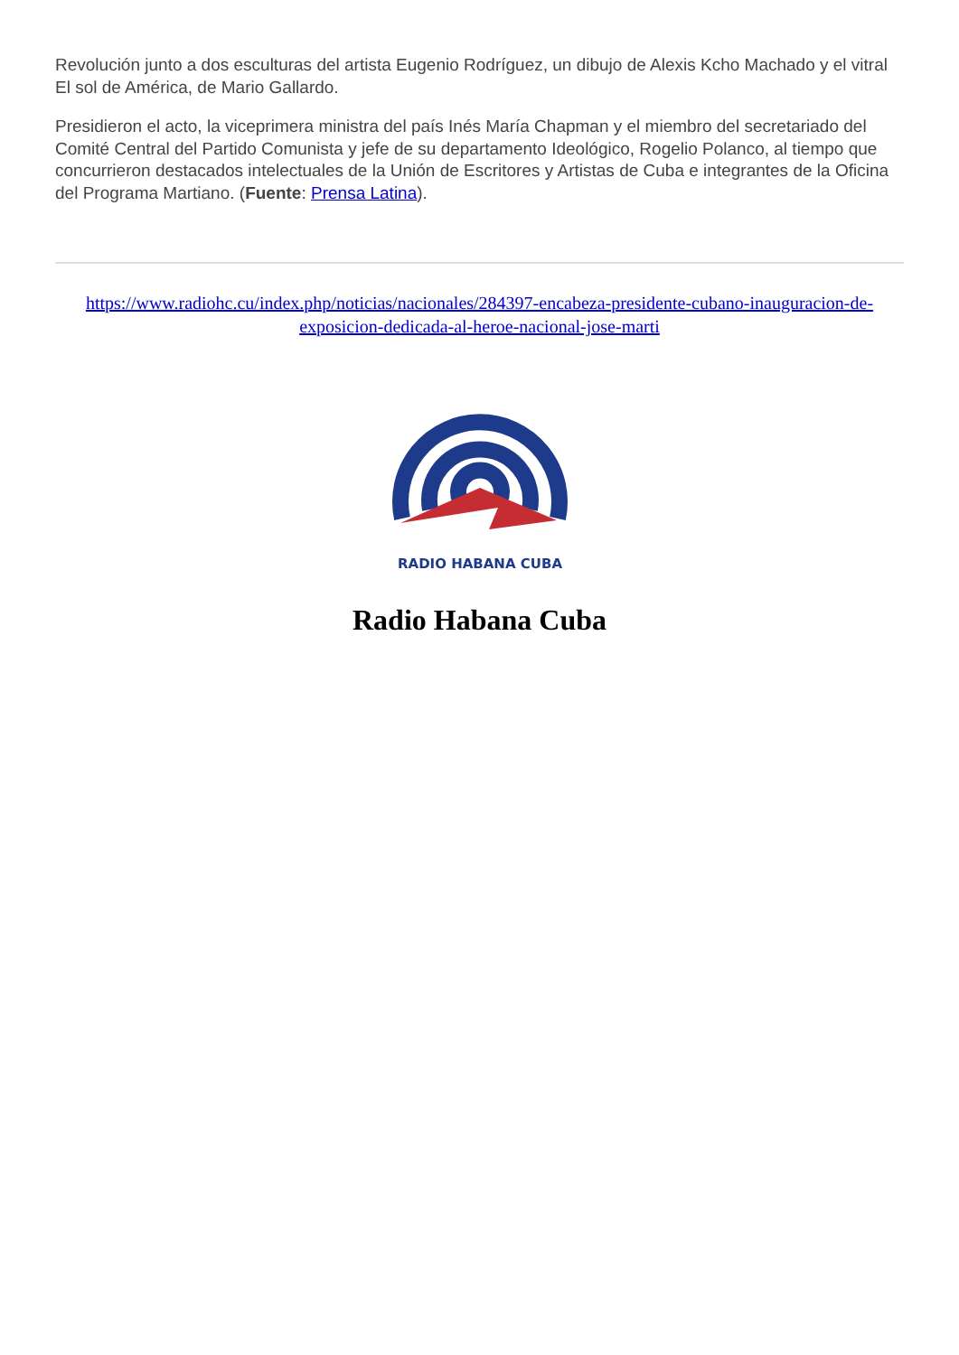Revolución junto a dos esculturas del artista Eugenio Rodríguez, un dibujo de Alexis Kcho Machado y el vitral El sol de América, de Mario Gallardo.
Presidieron el acto, la viceprimera ministra del país Inés María Chapman y el miembro del secretariado del Comité Central del Partido Comunista y jefe de su departamento Ideológico, Rogelio Polanco, al tiempo que concurrieron destacados intelectuales de la Unión de Escritores y Artistas de Cuba e integrantes de la Oficina del Programa Martiano. (Fuente: Prensa Latina).
https://www.radiohc.cu/index.php/noticias/nacionales/284397-encabeza-presidente-cubano-inauguracion-de-exposicion-dedicada-al-heroe-nacional-jose-marti
RADIO HABANA CUBA
Radio Habana Cuba